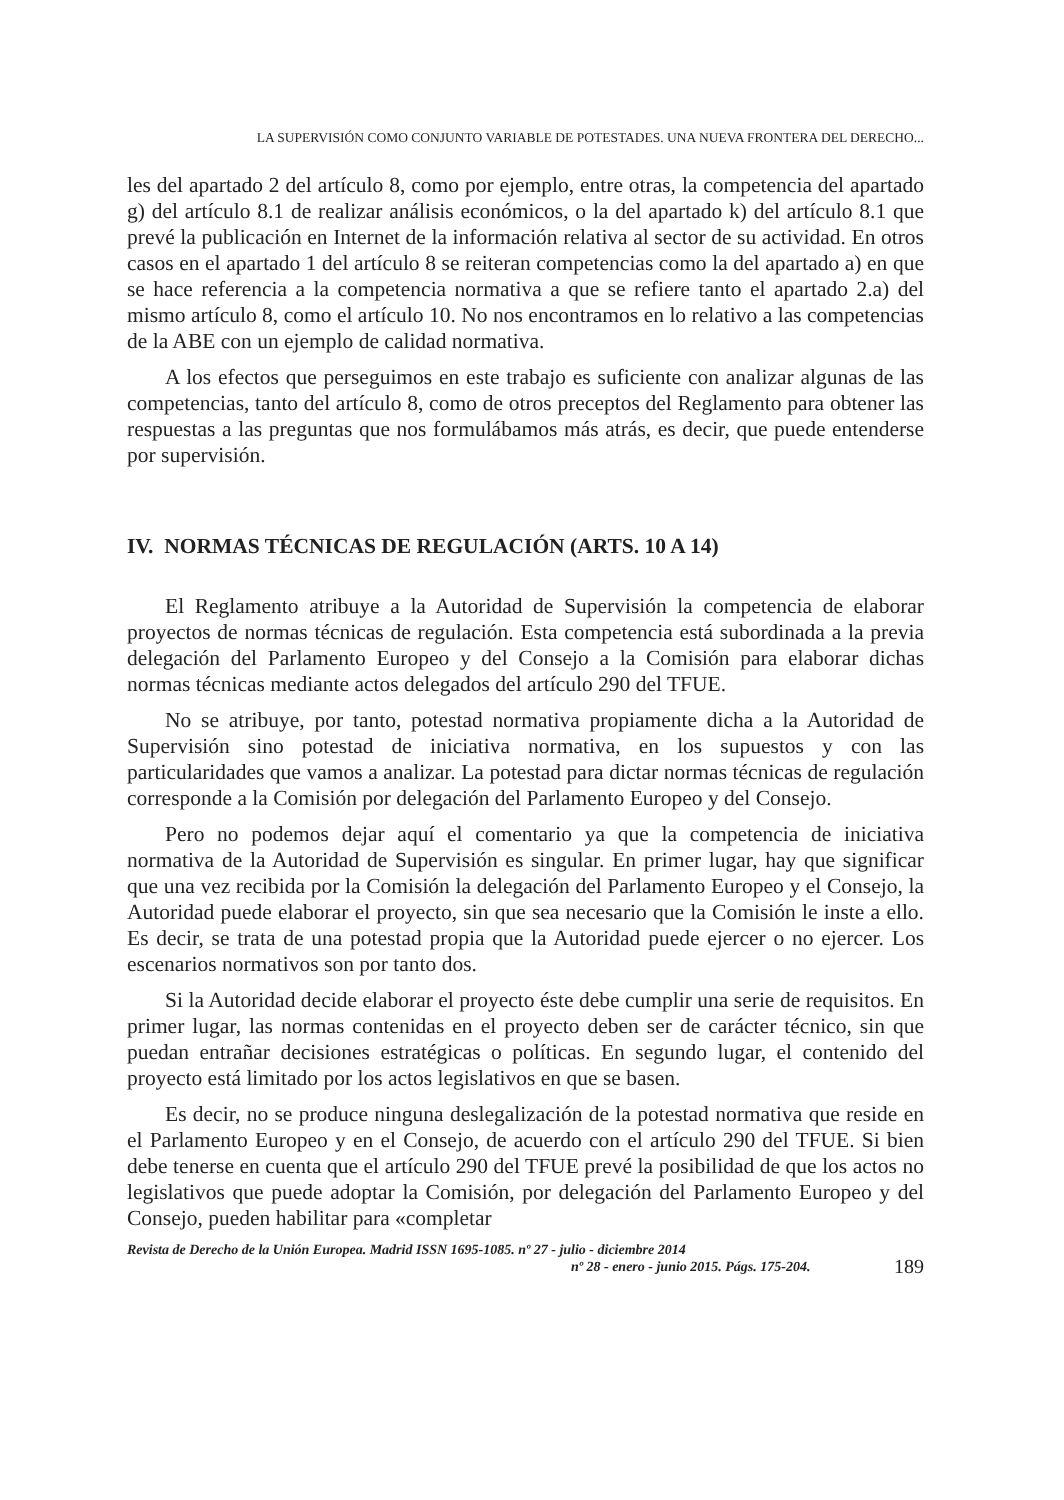LA SUPERVISIÓN COMO CONJUNTO VARIABLE DE POTESTADES. UNA NUEVA FRONTERA DEL DERECHO...
les del apartado 2 del artículo 8, como por ejemplo, entre otras, la competencia del apartado g) del artículo 8.1 de realizar análisis económicos, o la del apartado k) del artículo 8.1 que prevé la publicación en Internet de la información relativa al sector de su actividad. En otros casos en el apartado 1 del artículo 8 se reiteran competencias como la del apartado a) en que se hace referencia a la competencia normativa a que se refiere tanto el apartado 2.a) del mismo artículo 8, como el artículo 10. No nos encontramos en lo relativo a las competencias de la ABE con un ejemplo de calidad normativa.
A los efectos que perseguimos en este trabajo es suficiente con analizar algunas de las competencias, tanto del artículo 8, como de otros preceptos del Reglamento para obtener las respuestas a las preguntas que nos formulábamos más atrás, es decir, que puede entenderse por supervisión.
IV. NORMAS TÉCNICAS DE REGULACIÓN (ARTS. 10 A 14)
El Reglamento atribuye a la Autoridad de Supervisión la competencia de elaborar proyectos de normas técnicas de regulación. Esta competencia está subordinada a la previa delegación del Parlamento Europeo y del Consejo a la Comisión para elaborar dichas normas técnicas mediante actos delegados del artículo 290 del TFUE.
No se atribuye, por tanto, potestad normativa propiamente dicha a la Autoridad de Supervisión sino potestad de iniciativa normativa, en los supuestos y con las particularidades que vamos a analizar. La potestad para dictar normas técnicas de regulación corresponde a la Comisión por delegación del Parlamento Europeo y del Consejo.
Pero no podemos dejar aquí el comentario ya que la competencia de iniciativa normativa de la Autoridad de Supervisión es singular. En primer lugar, hay que significar que una vez recibida por la Comisión la delegación del Parlamento Europeo y el Consejo, la Autoridad puede elaborar el proyecto, sin que sea necesario que la Comisión le inste a ello. Es decir, se trata de una potestad propia que la Autoridad puede ejercer o no ejercer. Los escenarios normativos son por tanto dos.
Si la Autoridad decide elaborar el proyecto éste debe cumplir una serie de requisitos. En primer lugar, las normas contenidas en el proyecto deben ser de carácter técnico, sin que puedan entrañar decisiones estratégicas o políticas. En segundo lugar, el contenido del proyecto está limitado por los actos legislativos en que se basen.
Es decir, no se produce ninguna deslegalización de la potestad normativa que reside en el Parlamento Europeo y en el Consejo, de acuerdo con el artículo 290 del TFUE. Si bien debe tenerse en cuenta que el artículo 290 del TFUE prevé la posibilidad de que los actos no legislativos que puede adoptar la Comisión, por delegación del Parlamento Europeo y del Consejo, pueden habilitar para «completar
Revista de Derecho de la Unión Europea. Madrid ISSN 1695-1085. nº 27 - julio - diciembre 2014
nº 28 - enero - junio 2015. Págs. 175-204.
189